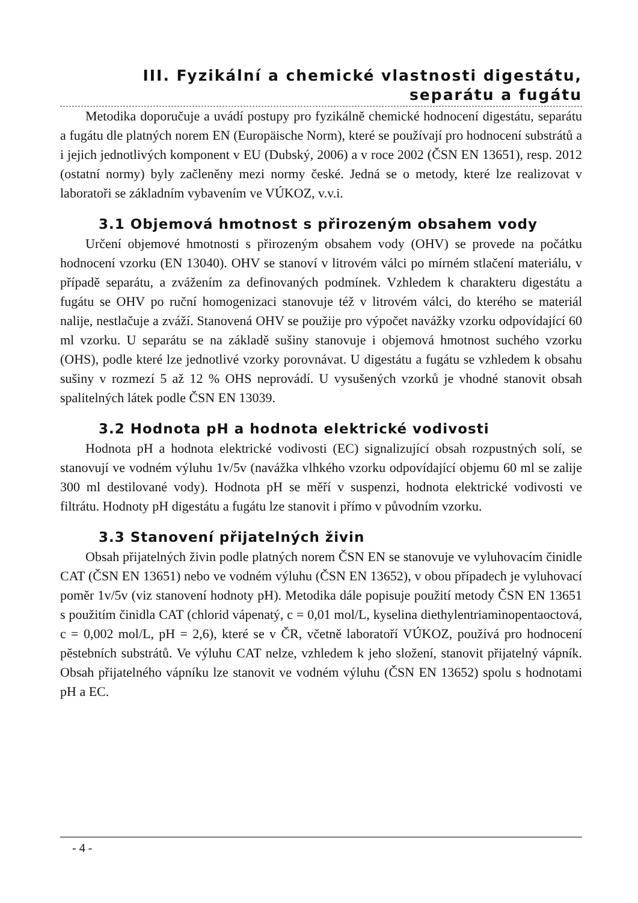III. Fyzikální a chemické vlastnosti digestátu,
separátu a fugátu
Metodika doporučuje a uvádí postupy pro fyzikálně chemické hodnocení digestátu, separátu a fugátu dle platných norem EN (Europäische Norm), které se používají pro hodnocení substrátů a i jejich jednotlivých komponent v EU (Dubský, 2006) a v roce 2002 (ČSN EN 13651), resp. 2012 (ostatní normy) byly začleněny mezi normy české. Jedná se o metody, které lze realizovat v laboratoři se základním vybavením ve VÚKOZ, v.v.i.
3.1 Objemová hmotnost s přirozeným obsahem vody
Určení objemové hmotnosti s přirozeným obsahem vody (OHV) se provede na počátku hodnocení vzorku (EN 13040). OHV se stanoví v litrovém válci po mírném stlačení materiálu, v případě separátu, a zvážením za definovaných podmínek. Vzhledem k charakteru digestátu a fugátu se OHV po ruční homogenizaci stanovuje též v litrovém válci, do kterého se materiál nalije, nestlačuje a zváží. Stanovená OHV se použije pro výpočet navážky vzorku odpovídající 60 ml vzorku. U separátu se na základě sušiny stanovuje i objemová hmotnost suchého vzorku (OHS), podle které lze jednotlivé vzorky porovnávat. U digestátu a fugátu se vzhledem k obsahu sušiny v rozmezí 5 až 12 % OHS neprovádí. U vysušených vzorků je vhodné stanovit obsah spalitelných látek podle ČSN EN 13039.
3.2 Hodnota pH a hodnota elektrické vodivosti
Hodnota pH a hodnota elektrické vodivosti (EC) signalizující obsah rozpustných solí, se stanovují ve vodném výluhu 1v/5v (navážka vlhkého vzorku odpovídající objemu 60 ml se zalije 300 ml destilované vody). Hodnota pH se měří v suspenzi, hodnota elektrické vodivosti ve filtrátu. Hodnoty pH digestátu a fugátu lze stanovit i přímo v původním vzorku.
3.3 Stanovení přijatelných živin
Obsah přijatelných živin podle platných norem ČSN EN se stanovuje ve vyluhovacím činidle CAT (ČSN EN 13651) nebo ve vodném výluhu (ČSN EN 13652), v obou případech je vyluhovací poměr 1v/5v (viz stanovení hodnoty pH). Metodika dále popisuje použití metody ČSN EN 13651 s použitím činidla CAT (chlorid vápenatý, c = 0,01 mol/L, kyselina diethylentriaminopentaoctová, c = 0,002 mol/L, pH = 2,6), které se v ČR, včetně laboratoří VÚKOZ, používá pro hodnocení pěstebních substrátů. Ve výluhu CAT nelze, vzhledem k jeho složení, stanovit přijatelný vápník. Obsah přijatelného vápníku lze stanovit ve vodném výluhu (ČSN EN 13652) spolu s hodnotami pH a EC.
- 4 -